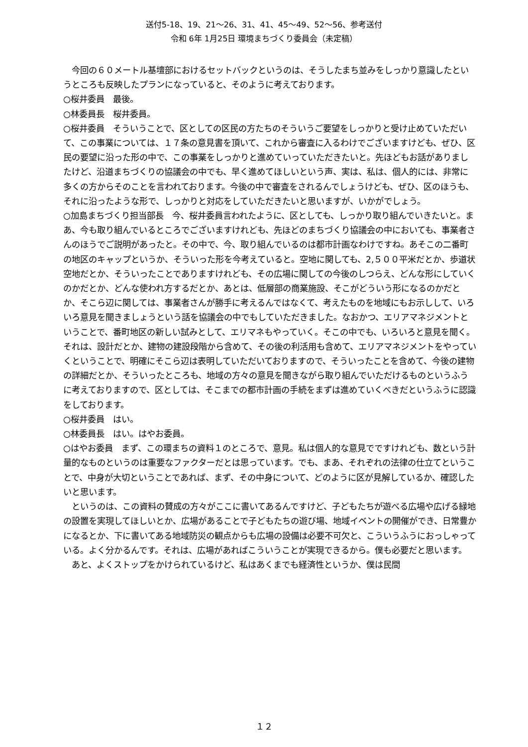送付5-18、19、21～26、31、41、45～49、52～56、参考送付
令和 6年 1月25日 環境まちづくり委員会（未定稿）
　今回の６０メートル基壇部におけるセットバックというのは、そうしたまち並みをしっかり意識したというところも反映したプランになっていると、そのように考えております。
○桜井委員　最後。
○林委員長　桜井委員。
○桜井委員　そういうことで、区としての区民の方たちのそういうご要望をしっかりと受け止めていただいて、この事業については、１７条の意見書を頂いて、これから審査に入るわけでございますけども、ぜひ、区民の要望に沿った形の中で、この事業をしっかりと進めていっていただきたいと。先ほどもお話がありましたけど、沿道まちづくりの協議会の中でも、早く進めてほしいという声、実は、私は、個人的には、非常に多くの方からそのことを言われております。今後の中で審査をされるんでしょうけども、ぜひ、区のほうも、それに沿ったような形で、しっかりと対応をしていただきたいと思いますが、いかがでしょう。
○加島まちづくり担当部長　今、桜井委員言われたように、区としても、しっかり取り組んでいきたいと。まあ、今も取り組んでいるところでございますけれども、先ほどのまちづくり協議会の中においても、事業者さんのほうでご説明があったと。その中で、今、取り組んでいるのは都市計画なわけですね。あそこの二番町の地区のキャップというか、そういった形を今考えていると。空地に関しても、2,５００平米だとか、歩道状空地だとか、そういったことでありますけれども、その広場に関しての今後のしつらえ、どんな形にしていくのかだとか、どんな使われ方するだとか、あとは、低層部の商業施設、そこがどういう形になるのかだとか、そこら辺に関しては、事業者さんが勝手に考えるんではなくて、考えたものを地域にもお示しして、いろいろ意見を聞きましょうという話を協議会の中でもしていただきました。なおかつ、エリアマネジメントということで、番町地区の新しい試みとして、エリマネもやっていく。そこの中でも、いろいろと意見を聞く。それは、設計だとか、建物の建設段階から含めて、その後の利活用も含めて、エリアマネジメントをやっていくということで、明確にそこら辺は表明していただいておりますので、そういったことを含めて、今後の建物の詳細だとか、そういったところも、地域の方々の意見を聞きながら取り組んでいただけるものというふうに考えておりますので、区としては、そこまでの都市計画の手続をまずは進めていくべきだというふうに認識をしております。
○桜井委員　はい。
○林委員長　はい。はやお委員。
○はやお委員　まず、この環まちの資料１のところで、意見。私は個人的な意見でですけれども、数という計量的なものというのは重要なファクターだとは思っています。でも、まあ、それぞれの法律の仕立てということで、中身が大切ということであれば、まず、その中身について、どのように区が見解しているか、確認したいと思います。
　というのは、この資料の賛成の方々がここに書いてあるんですけど、子どもたちが遊べる広場や広げる緑地の設置を実現してほしいとか、広場があることで子どもたちの遊び場、地域イベントの開催ができ、日常豊かになるとか、下に書いてある地域防災の観点からも広場の設備は必要不可欠と、こういうふうにおっしゃっている。よく分かるんです。それは、広場があればこういうことが実現できるから。僕も必要だと思います。
　あと、よくストップをかけられているけど、私はあくまでも経済性というか、僕は民間
１２